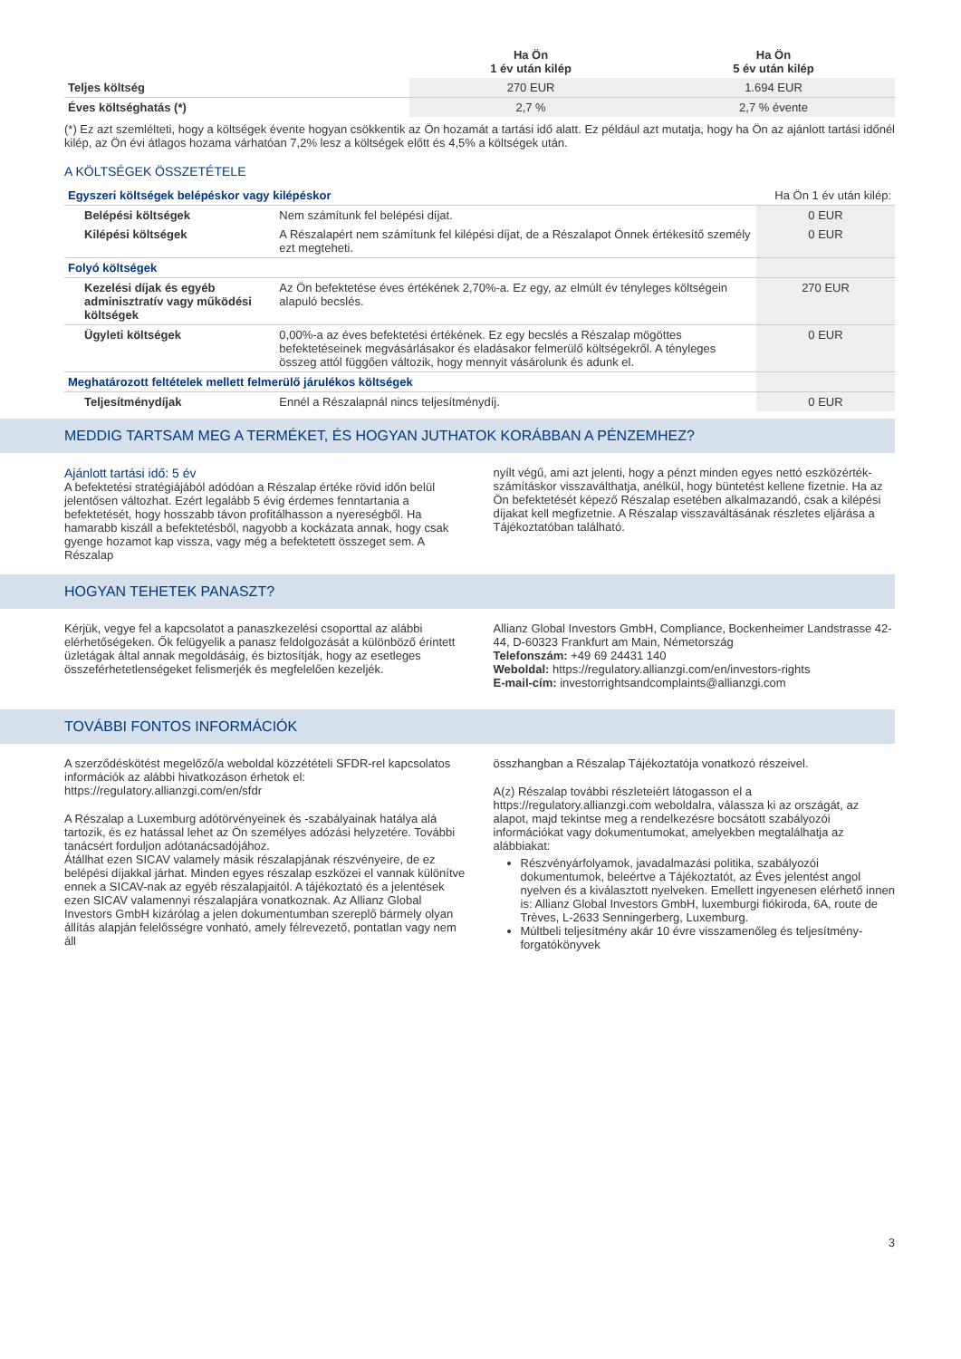| | Ha Ön 1 év után kilép | Ha Ön 5 év után kilép |
| --- | --- | --- |
| Teljes költség | 270 EUR | 1.694 EUR |
| Éves költséghatás (*) | 2,7 % | 2,7 % évente |
(*) Ez azt szemlélteti, hogy a költségek évente hogyan csökkentik az Ön hozamát a tartási idő alatt. Ez például azt mutatja, hogy ha Ön az ajánlott tartási időnél kilép, az Ön évi átlagos hozama várhatóan 7,2% lesz a költségek előtt és 4,5% a költségek után.
A KÖLTSÉGEK ÖSSZETÉTELE
| Egyszeri költségek belépéskor vagy kilépéskor | | | Ha Ön 1 év után kilép: |
| | Belépési költségek | Nem számítunk fel belépési díjat. | 0 EUR |
| | Kilépési költségek | A Részalapért nem számítunk fel kilépési díjat, de a Részalapot Önnek értékesítő személy ezt megteheti. | 0 EUR |
| Folyó költségek | | | |
| | Kezelési díjak és egyéb adminisztratív vagy működési költségek | Az Ön befektetése éves értékének 2,70%-a. Ez egy, az elmúlt év tényleges költségein alapuló becslés. | 270 EUR |
| | Ügyleti költségek | 0,00%-a az éves befektetési értékének. Ez egy becslés a Részalap mögöttes befektetéseinek megvásárlásakor és eladásakor felmerülő költségekről. A tényleges összeg attól függően változik, hogy mennyit vásárolunk és adunk el. | 0 EUR |
| Meghatározott feltételek mellett felmerülő járulékos költségek | | | |
| | Teljesítménydíjak | Ennél a Részalapnál nincs teljesítménydíj. | 0 EUR |
MEDDIG TARTSAM MEG A TERMÉKET, ÉS HOGYAN JUTHATOK KORÁBBAN A PÉNZEMHEZ?
Ajánlott tartási idő: 5 év
A befektetési stratégiájából adódóan a Részalap értéke rövid időn belül jelentősen változhat. Ezért legalább 5 évig érdemes fenntartania a befektetését, hogy hosszabb távon profitálhasson a nyereségből. Ha hamarabb kiszáll a befektetésből, nagyobb a kockázata annak, hogy csak gyenge hozamot kap vissza, vagy még a befektetett összeget sem. A Részalap
nyílt végű, ami azt jelenti, hogy a pénzt minden egyes nettó eszközérték-számításkor visszaválthatja, anélkül, hogy büntetést kellene fizetnie. Ha az Ön befektetését képező Részalap esetében alkalmazandó, csak a kilépési díjakat kell megfizetnie. A Részalap visszaváltásának részletes eljárása a Tájékoztatóban található.
HOGYAN TEHETEK PANASZT?
Kérjük, vegye fel a kapcsolatot a panaszkezelési csoporttal az alábbi elérhetőségeken. Ők felügyelik a panasz feldolgozását a különböző érintett üzletágak által annak megoldásáig, és biztosítják, hogy az esetleges összeférhetetlenségeket felismerjék és megfelelően kezeljék.
Allianz Global Investors GmbH, Compliance, Bockenheimer Landstrasse 42-44, D-60323 Frankfurt am Main, Németország
Telefonszám: +49 69 24431 140
Weboldal: https://regulatory.allianzgi.com/en/investors-rights
E-mail-cím: investorrightsandcomplaints@allianzgi.com
TOVÁBBI FONTOS INFORMÁCIÓK
A szerződéskötést megelőző/a weboldal közzétételi SFDR-rel kapcsolatos információk az alábbi hivatkozáson érhetok el:
https://regulatory.allianzgi.com/en/sfdr
A Részalap a Luxemburg adótörvényeinek és -szabályainak hatálya alá tartozik, és ez hatással lehet az Ön személyes adózási helyzetére. További tanácsért forduljon adótanácsadójához.
Átállhat ezen SICAV valamely másik részalapjának részvényeire, de ez belépési díjakkal járhat. Minden egyes részalap eszközei el vannak különítve ennek a SICAV-nak az egyéb részalapjaitól. A tájékoztató és a jelentések ezen SICAV valamennyi részalapjára vonatkoznak. Az Allianz Global Investors GmbH kizárólag a jelen dokumentumban szereplő bármely olyan állítás alapján felelősségre vonható, amely félrevezető, pontatlan vagy nem áll
összhangban a Részalap Tájékoztatója vonatkozó részeivel.
A(z) Részalap további részleteiért látogasson el a https://regulatory.allianzgi.com weboldalra, válassza ki az országát, az alapot, majd tekintse meg a rendelkezésre bocsátott szabályozói információkat vagy dokumentumokat, amelyekben megtalálhatja az alábbiakat:
Részvényárfolyamok, javadalmazási politika, szabályozói dokumentumok, beleértve a Tájékoztatót, az Éves jelentést angol nyelven és a kiválasztott nyelveken. Emellett ingyenesen elérhető innen is: Allianz Global Investors GmbH, luxemburgi fiókiroda, 6A, route de Trèves, L-2633 Senningerberg, Luxemburg.
Múltbeli teljesítmény akár 10 évre visszamenőleg és teljesítmény-forgatókönyvek
3